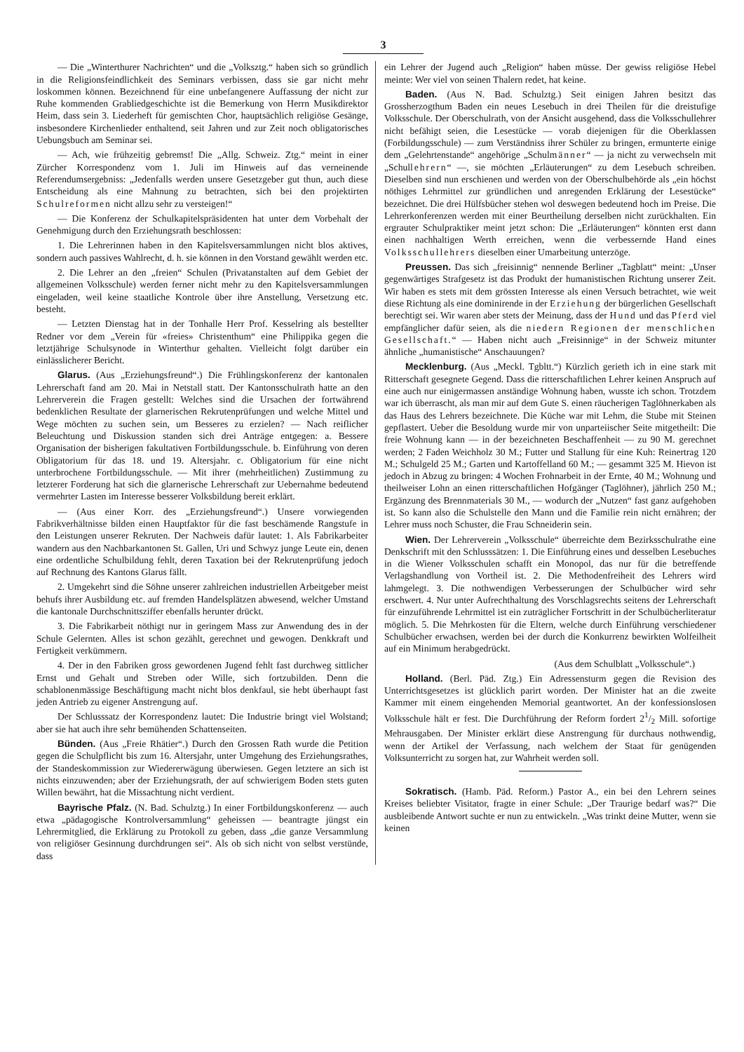3
— Die „Winterthurer Nachrichten“ und die „Volksztg.“ haben sich so gründlich in die Religionsfeindlichkeit des Seminars verbissen, dass sie gar nicht mehr loskommen können. Bezeichnend für eine unbefangenere Auffassung der nicht zur Ruhe kommenden Grabliedgeschichte ist die Bemerkung von Herrn Musikdirektor Heim, dass sein 3. Liederheft für gemischten Chor, hauptsächlich religiöse Gesänge, insbesondere Kirchenlieder enthaltend, seit Jahren und zur Zeit noch obligatorisches Uebungsbuch am Seminar sei.
— Ach, wie frühzeitig gebremst! Die „Allg. Schweiz. Ztg.“ meint in einer Zürcher Korrespondenz vom 1. Juli im Hinweis auf das verneinende Referendumsergebniss: „Jedenfalls werden unsere Gesetzgeber gut thun, auch diese Entscheidung als eine Mahnung zu betrachten, sich bei den projektirten Schulreformen nicht allzu sehr zu versteigen!“
— Die Konferenz der Schulkapitelspräsidenten hat unter dem Vorbehalt der Genehmigung durch den Erziehungsrath beschlossen:
1. Die Lehrerinnen haben in den Kapitelsversammlungen nicht blos aktives, sondern auch passives Wahlrecht, d. h. sie können in den Vorstand gewählt werden etc.
2. Die Lehrer an den „freien“ Schulen (Privatanstalten auf dem Gebiet der allgemeinen Volksschule) werden ferner nicht mehr zu den Kapitelsversammlungen eingeladen, weil keine staatliche Kontrole über ihre Anstellung, Versetzung etc. besteht.
— Letzten Dienstag hat in der Tonhalle Herr Prof. Kesselring als bestellter Redner vor dem „Verein für «freies» Christenthum“ eine Philippika gegen die letztjährige Schulsynode in Winterthur gehalten. Vielleicht folgt darüber ein einlässlicherer Bericht.
Glarus. (Aus „Erziehungsfreund“.) Die Frühlingskonferenz der kantonalen Lehrerschaft fand am 20. Mai in Netstall statt. Der Kantonsschulrath hatte an den Lehrerverein die Fragen gestellt: Welches sind die Ursachen der fortwährend bedenklichen Resultate der glarnerischen Rekrutenprüfungen und welche Mittel und Wege möchten zu suchen sein, um Besseres zu erzielen? — Nach reiflicher Beleuchtung und Diskussion standen sich drei Anträge entgegen: a. Bessere Organisation der bisherigen fakultativen Fortbildungsschule. b. Einführung von deren Obligatorium für das 18. und 19. Altersjahr. c. Obligatorium für eine nicht unterbrochene Fortbildungsschule. — Mit ihrer (mehrheitlichen) Zustimmung zu letzterer Forderung hat sich die glarnerische Lehrerschaft zur Uebernahme bedeutend vermehrter Lasten im Interesse besserer Volksbildung bereit erklärt.
— (Aus einer Korr. des „Erziehungsfreund“.) Unsere vorwiegenden Fabrikverhältnisse bilden einen Hauptfaktor für die fast beschämende Rangstufe in den Leistungen unserer Rekruten. Der Nachweis dafür lautet: 1. Als Fabrikarbeiter wandern aus den Nachbarkantonen St. Gallen, Uri und Schwyz junge Leute ein, denen eine ordentliche Schulbildung fehlt, deren Taxation bei der Rekrutenprüfung jedoch auf Rechnung des Kantons Glarus fällt.
2. Umgekehrt sind die Söhne unserer zahlreichen industriellen Arbeitgeber meist behufs ihrer Ausbildung etc. auf fremden Handelsplätzen abwesend, welcher Umstand die kantonale Durchschnittsziffer ebenfalls herunter drückt.
3. Die Fabrikarbeit nöthigt nur in geringem Mass zur Anwendung des in der Schule Gelernten. Alles ist schon gezählt, gerechnet und gewogen. Denkkraft und Fertigkeit verkümmern.
4. Der in den Fabriken gross gewordenen Jugend fehlt fast durchweg sittlicher Ernst und Gehalt und Streben oder Wille, sich fortzubilden. Denn die schablonenmässige Beschäftigung macht nicht blos denkfaul, sie hebt überhaupt fast jeden Antrieb zu eigener Anstrengung auf.
Der Schlusssatz der Korrespondenz lautet: Die Industrie bringt viel Wolstand; aber sie hat auch ihre sehr bemühenden Schattenseiten.
Bünden. (Aus „Freie Rhätier“.) Durch den Grossen Rath wurde die Petition gegen die Schulpflicht bis zum 16. Altersjahr, unter Umgehung des Erziehungsrathes, der Standeskommission zur Wiedererwägung überwiesen. Gegen letztere an sich ist nichts einzuwenden; aber der Erziehungsrath, der auf schwierigem Boden stets guten Willen bewährt, hat die Missachtung nicht verdient.
Bayrische Pfalz. (N. Bad. Schulztg.) In einer Fortbildungskonferenz — auch etwa „pädagogische Kontrolversammlung“ geheissen — beantragte jüngst ein Lehrermitglied, die Erklärung zu Protokoll zu geben, dass „die ganze Versammlung von religiöser Gesinnung durchdrungen sei“. Als ob sich nicht von selbst verstünde, dass
ein Lehrer der Jugend auch „Religion“ haben müsse. Der gewiss religiöse Hebel meinte: Wer viel von seinen Thalern redet, hat keine.
Baden. (Aus N. Bad. Schulztg.) Seit einigen Jahren besitzt das Grossherzogthum Baden ein neues Lesebuch in drei Theilen für die dreistufige Volksschule. Der Oberschulrath, von der Ansicht ausgehend, dass die Volksschullehrer nicht befähigt seien, die Lesestücke — vorab diejenigen für die Oberklassen (Forbildungsschule) — zum Verständniss ihrer Schüler zu bringen, ermunterte einige dem „Gelehrtenstande“ angehörige „Schulmänner“ — ja nicht zu verwechseln mit „Schullehrern“ —, sie möchten „Erläuterungen“ zu dem Lesebuch schreiben. Dieselben sind nun erschienen und werden von der Oberschulbehörde als „ein höchst nöthiges Lehrmittel zur gründlichen und anregenden Erklärung der Lesestücke“ bezeichnet. Die drei Hülfsbücher stehen wol deswegen bedeutend hoch im Preise. Die Lehrerkonferenzen werden mit einer Beurtheilung derselben nicht zurückhalten. Ein ergrauter Schulpraktiker meint jetzt schon: Die „Erläuterungen“ könnten erst dann einen nachhaltigen Werth erreichen, wenn die verbessernde Hand eines Volksschullehrers dieselben einer Umarbeitung unterzöge.
Preussen. Das sich „freisinnig“ nennende Berliner „Tagblatt“ meint: „Unser gegenwärtiges Strafgesetz ist das Produkt der humanistischen Richtung unserer Zeit. Wir haben es stets mit dem grössten Interesse als einen Versuch betrachtet, wie weit diese Richtung als eine dominirende in der Erziehung der bürgerlichen Gesellschaft berechtigt sei. Wir waren aber stets der Meinung, dass der Hund und das Pferd viel empfänglicher dafür seien, als die niedern Regionen der menschlichen Gesellschaft.“ — Haben nicht auch „Freisinnige“ in der Schweiz mitunter ähnliche „humanistische“ Anschauungen?
Mecklenburg. (Aus „Meckl. Tgbltt.“) Kürzlich gerieth ich in eine stark mit Ritterschaft gesegnete Gegend. Dass die ritterschaftlichen Lehrer keinen Anspruch auf eine auch nur einigermassen anständige Wohnung haben, wusste ich schon. Trotzdem war ich überrascht, als man mir auf dem Gute S. einen räucherigen Taglöhnerkaben als das Haus des Lehrers bezeichnete. Die Küche war mit Lehm, die Stube mit Steinen gepflastert. Ueber die Besoldung wurde mir von unparteiischer Seite mitgetheilt: Die freie Wohnung kann — in der bezeichneten Beschaffenheit — zu 90 M. gerechnet werden; 2 Faden Weichholz 30 M.; Futter und Stallung für eine Kuh: Reinertrag 120 M.; Schulgeld 25 M.; Garten und Kartoffelland 60 M.; — gesammt 325 M. Hievon ist jedoch in Abzug zu bringen: 4 Wochen Frohnarbeit in der Ernte, 40 M.; Wohnung und theilweiser Lohn an einen ritterschaftlichen Hofgänger (Taglöhner), jährlich 250 M.; Ergänzung des Brennmaterials 30 M., — wodurch der „Nutzen“ fast ganz aufgehoben ist. So kann also die Schulstelle den Mann und die Familie rein nicht ernähren; der Lehrer muss noch Schuster, die Frau Schneiderin sein.
Wien. Der Lehrerverein „Volksschule“ überreichte dem Bezirksschulrathe eine Denkschrift mit den Schlusssätzen: 1. Die Einführung eines und desselben Lesebuches in die Wiener Volksschulen schafft ein Monopol, das nur für die betreffende Verlagshandlung von Vortheil ist. 2. Die Methodenfreiheit des Lehrers wird lahmgelegt. 3. Die nothwendigen Verbesserungen der Schulbücher wird sehr erschwert. 4. Nur unter Aufrechthaltung des Vorschlagsrechts seitens der Lehrerschaft für einzuführende Lehrmittel ist ein zuträglicher Fortschritt in der Schulbücherliteratur möglich. 5. Die Mehrkosten für die Eltern, welche durch Einführung verschiedener Schulbücher erwachsen, werden bei der durch die Konkurrenz bewirkten Wolfeilheit auf ein Minimum herabgedrückt.
(Aus dem Schulblatt „Volksschule“.)
Holland. (Berl. Päd. Ztg.) Ein Adressensturm gegen die Revision des Unterrichtsgesetzes ist glücklich parirt worden. Der Minister hat an die zweite Kammer mit einem eingehenden Memorial geantwortet. An der konfessionslosen Volksschule hält er fest. Die Durchführung der Reform fordert 21/2 Mill. sofortige Mehrausgaben. Der Minister erklärt diese Anstrengung für durchaus nothwendig, wenn der Artikel der Verfassung, nach welchem der Staat für genügenden Volksunterricht zu sorgen hat, zur Wahrheit werden soll.
Sokratisch. (Hamb. Päd. Reform.) Pastor A., ein bei den Lehrern seines Kreises beliebter Visitator, fragte in einer Schule: „Der Traurige bedarf was?“ Die ausbleibende Antwort suchte er nun zu entwickeln. „Was trinkt deine Mutter, wenn sie keinen